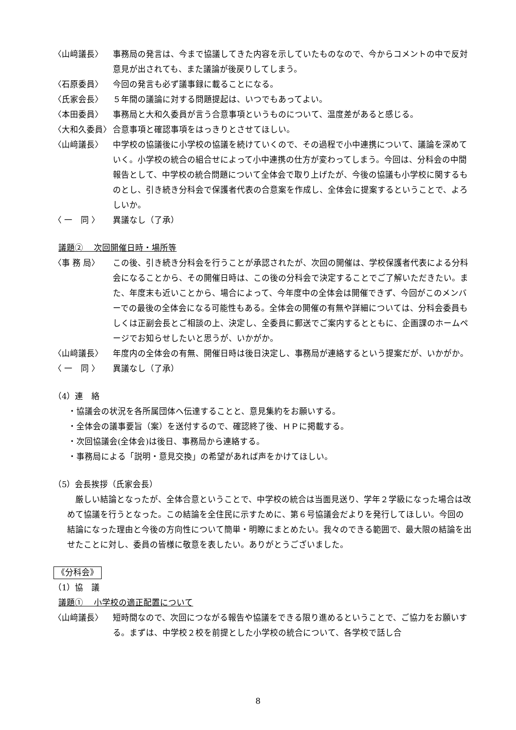〈山﨑議長〉 事務局の発言は、今まで協議してきた内容を示していたものなので、今からコメントの中で反対意見が出されても、また議論が後戻りしてしまう。
〈石原委員〉 今回の発言も必ず議事録に載ることになる。
〈氏家会長〉 ５年間の議論に対する問題提起は、いつでもあってよい。
〈本田委員〉 事務局と大和久委員が言う合意事項というものについて、温度差があると感じる。
〈大和久委員〉 合意事項と確認事項をはっきりとさせてほしい。
〈山﨑議長〉 中学校の協議後に小学校の協議を続けていくので、その過程で小中連携について、議論を深めていく。小学校の統合の組合せによって小中連携の仕方が変わってしまう。今回は、分科会の中間報告として、中学校の統合問題について全体会で取り上げたが、今後の協議も小学校に関するものとし、引き続き分科会で保護者代表の合意案を作成し、全体会に提案するということで、よろしいか。
〈 一　同 〉 異議なし（了承）
議題②　 次回開催日時・場所等
〈事 務 局〉 この後、引き続き分科会を行うことが承認されたが、次回の開催は、学校保護者代表による分科会になることから、その開催日時は、この後の分科会で決定することでご了解いただきたい。また、年度末も近いことから、場合によって、今年度中の全体会は開催できず、今回がこのメンバーでの最後の全体会になる可能性もある。全体会の開催の有無や詳細については、分科会委員もしくは正副会長とご相談の上、決定し、全委員に郵送でご案内するとともに、企画課のホームページでお知らせしたいと思うが、いかがか。
〈山﨑議長〉 年度内の全体会の有無、開催日時は後日決定し、事務局が連絡するという提案だが、いかがか。
〈 一　同 〉 異議なし（了承）
（4）連　絡
・協議会の状況を各所属団体へ伝達することと、意見集約をお願いする。
・全体会の議事要旨（案）を送付するので、確認終了後、ＨＰに掲載する。
・次回協議会(全体会)は後日、事務局から連絡する。
・事務局による「説明・意見交換」の希望があれば声をかけてほしい。
（5）会長挨拶（氏家会長）
厳しい結論となったが、全体合意ということで、中学校の統合は当面見送り、学年２学級になった場合は改めて協議を行うとなった。この結論を全住民に示すために、第６号協議会だよりを発行してほしい。今回の結論になった理由と今後の方向性について簡単・明瞭にまとめたい。我々のできる範囲で、最大限の結論を出せたことに対し、委員の皆様に敬意を表したい。ありがとうございました。
《分科会》
（1）協　議
議題①　 小学校の適正配置について
〈山﨑議長〉 短時間なので、次回につながる報告や協議をできる限り進めるということで、ご協力をお願いする。まずは、中学校２校を前提とした小学校の統合について、各学校で話し合
8